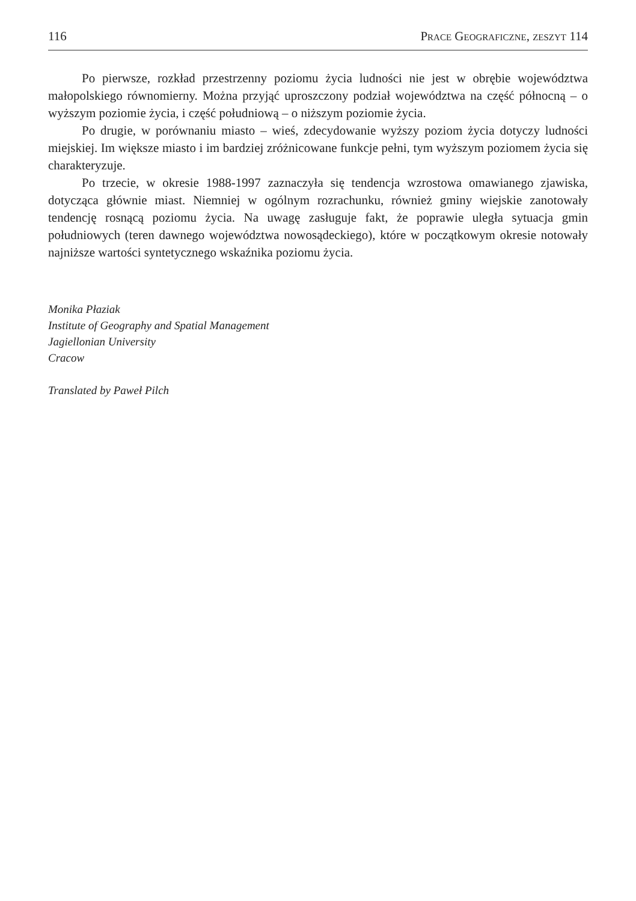116 Prace Geograficzne, zeszyt 114
Po pierwsze, rozkład przestrzenny poziomu życia ludności nie jest w obrębie województwa małopolskiego równomierny. Można przyjąć uproszczony podział województwa na część północną – o wyższym poziomie życia, i część południową – o niższym poziomie życia.
Po drugie, w porównaniu miasto – wieś, zdecydowanie wyższy poziom życia dotyczy ludności miejskiej. Im większe miasto i im bardziej zróżnicowane funkcje pełni, tym wyższym poziomem życia się charakteryzuje.
Po trzecie, w okresie 1988-1997 zaznaczyła się tendencja wzrostowa omawianego zjawiska, dotycząca głównie miast. Niemniej w ogólnym rozrachunku, również gminy wiejskie zanotowały tendencję rosnącą poziomu życia. Na uwagę zasługuje fakt, że poprawie uległa sytuacja gmin południowych (teren dawnego województwa nowosądeckiego), które w początkowym okresie notowały najniższe wartości syntetycznego wskaźnika poziomu życia.
Monika Płaziak
Institute of Geography and Spatial Management
Jagiellonian University
Cracow
Translated by Paweł Pilch